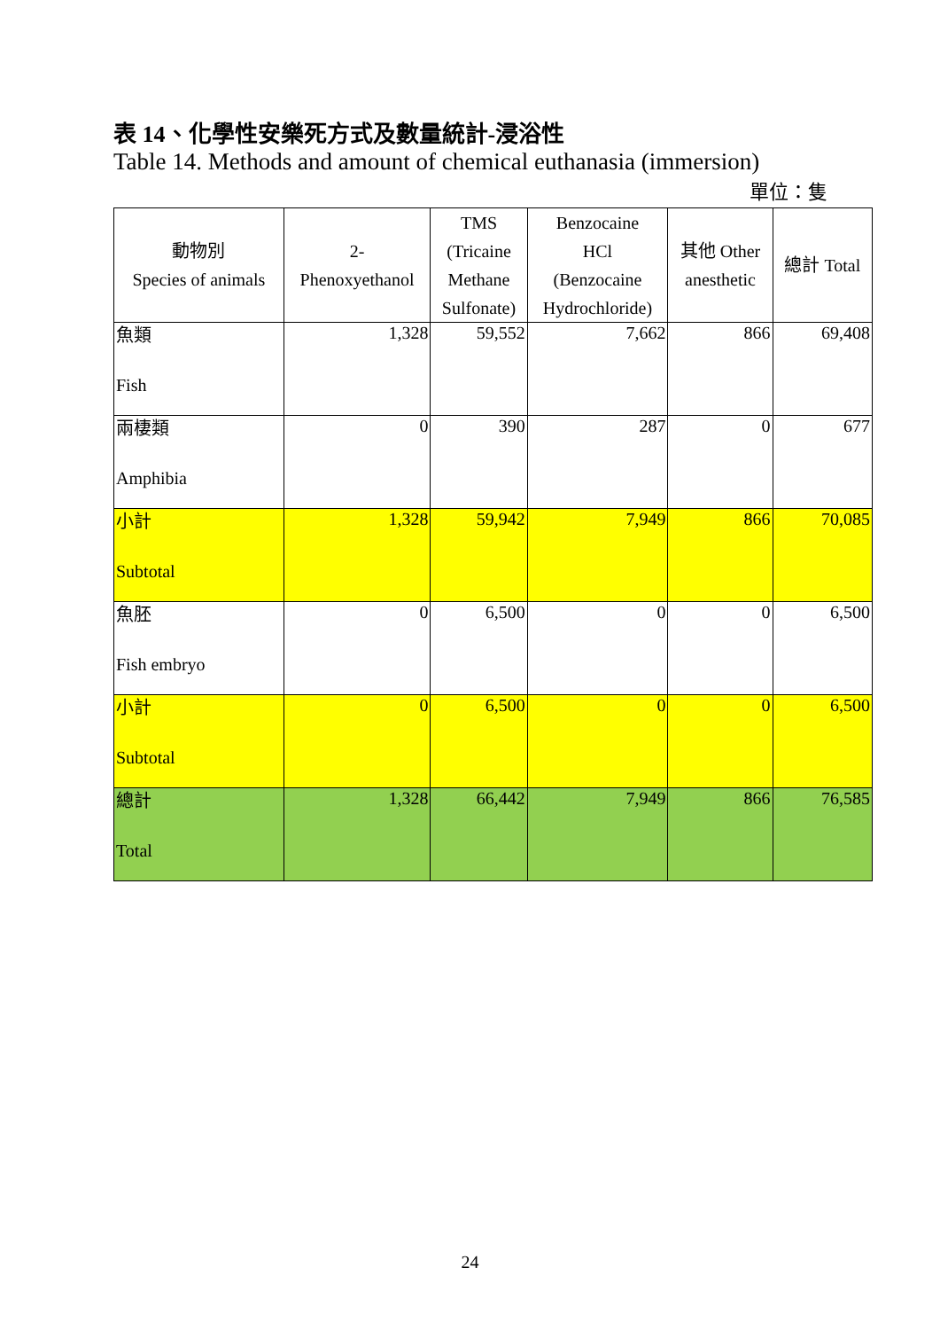表 14、化學性安樂死方式及數量統計-浸浴性
Table 14. Methods and amount of chemical euthanasia (immersion)
單位：隻
| 動物別 Species of animals | 2- Phenoxyethanol | TMS (Tricaine Methane Sulfonate) | Benzocaine HCl (Benzocaine Hydrochloride) | 其他 Other anesthetic | 總計 Total |
| --- | --- | --- | --- | --- | --- |
| 魚類 Fish | 1,328 | 59,552 | 7,662 | 866 | 69,408 |
| 兩棲類 Amphibia | 0 | 390 | 287 | 0 | 677 |
| 小計 Subtotal | 1,328 | 59,942 | 7,949 | 866 | 70,085 |
| 魚胚 Fish embryo | 0 | 6,500 | 0 | 0 | 6,500 |
| 小計 Subtotal | 0 | 6,500 | 0 | 0 | 6,500 |
| 總計 Total | 1,328 | 66,442 | 7,949 | 866 | 76,585 |
24